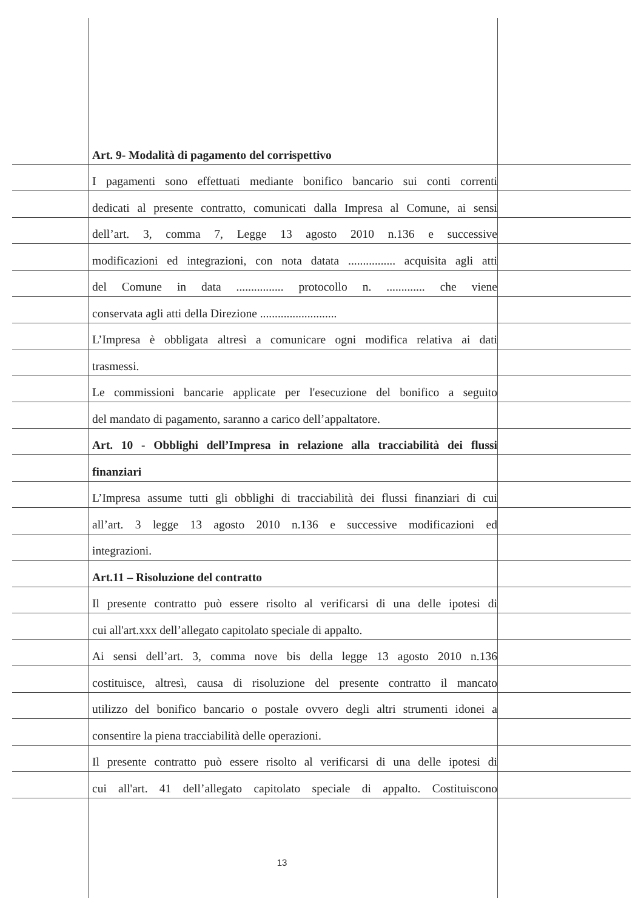Art. 9- Modalità di pagamento del corrispettivo
I pagamenti sono effettuati mediante bonifico bancario sui conti correnti
dedicati al presente contratto, comunicati dalla Impresa al Comune, ai sensi
dell’art. 3, comma 7, Legge 13 agosto 2010 n.136 e successive
modificazioni ed integrazioni, con nota datata ................ acquisita agli atti
del Comune in data ................ protocollo n. ............. che viene
conservata agli atti della Direzione ..........................
L’Impresa è obbligata altresì a comunicare ogni modifica relativa ai dati
trasmessi.
Le commissioni bancarie applicate per l'esecuzione del bonifico a seguito
del mandato di pagamento, saranno a carico dell’appaltatore.
Art. 10 - Obblighi dell’Impresa in relazione alla tracciabilità dei flussi
finanziari
L’Impresa assume tutti gli obblighi di tracciabilità dei flussi finanziari di cui
all’art. 3 legge 13 agosto 2010 n.136 e successive modificazioni ed
integrazioni.
Art.11 – Risoluzione del contratto
Il presente contratto può essere risolto al verificarsi di una delle ipotesi di
cui all'art.xxx dell’allegato capitolato speciale di appalto.
Ai sensi dell’art. 3, comma nove bis della legge 13 agosto 2010 n.136
costituisce, altresì, causa di risoluzione del presente contratto il mancato
utilizzo del bonifico bancario o postale ovvero degli altri strumenti idonei a
consentire la piena tracciabilità delle operazioni.
Il presente contratto può essere risolto al verificarsi di una delle ipotesi di
cui all'art. 41 dell’allegato capitolato speciale di appalto. Costituiscono
13